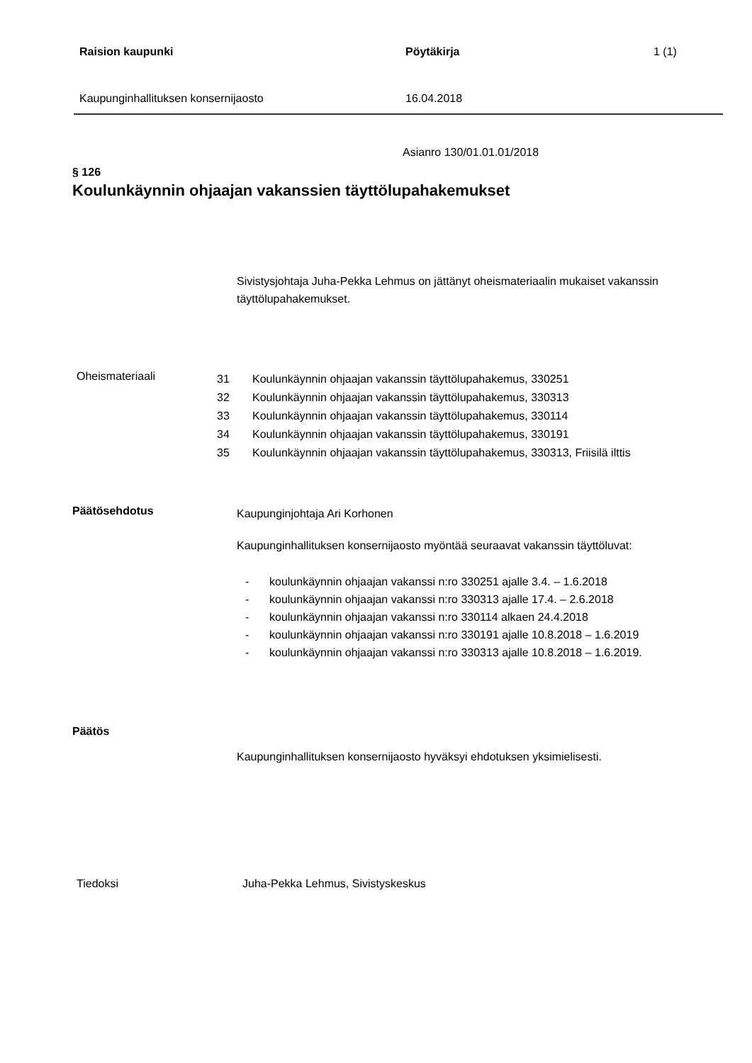Raision kaupunki Pöytäkirja 1 (1)
Kaupunginhallituksen konsernijaosto 16.04.2018
Asianro 130/01.01.01/2018
§ 126
Koulunkäynnin ohjaajan vakanssien täyttölupahakemukset
Sivistysjohtaja Juha-Pekka Lehmus on jättänyt oheismateriaalin mukaiset vakanssin täyttölupahakemukset.
Oheismateriaali
31 Koulunkäynnin ohjaajan vakanssin täyttölupahakemus, 330251
32 Koulunkäynnin ohjaajan vakanssin täyttölupahakemus, 330313
33 Koulunkäynnin ohjaajan vakanssin täyttölupahakemus, 330114
34 Koulunkäynnin ohjaajan vakanssin täyttölupahakemus, 330191
35 Koulunkäynnin ohjaajan vakanssin täyttölupahakemus, 330313, Friisilä ilttis
Päätösehdotus
Kaupunginjohtaja Ari Korhonen
Kaupunginhallituksen konsernijaosto myöntää seuraavat vakanssin täyttöluvat:
- koulunkäynnin ohjaajan vakanssi n:ro 330251 ajalle 3.4. – 1.6.2018
- koulunkäynnin ohjaajan vakanssi n:ro 330313 ajalle 17.4. – 2.6.2018
- koulunkäynnin ohjaajan vakanssi n:ro 330114 alkaen 24.4.2018
- koulunkäynnin ohjaajan vakanssi n:ro 330191 ajalle 10.8.2018 – 1.6.2019
- koulunkäynnin ohjaajan vakanssi n:ro 330313 ajalle 10.8.2018 – 1.6.2019.
Päätös
Kaupunginhallituksen konsernijaosto hyväksyi ehdotuksen yksimielisesti.
Tiedoksi Juha-Pekka Lehmus, Sivistyskeskus